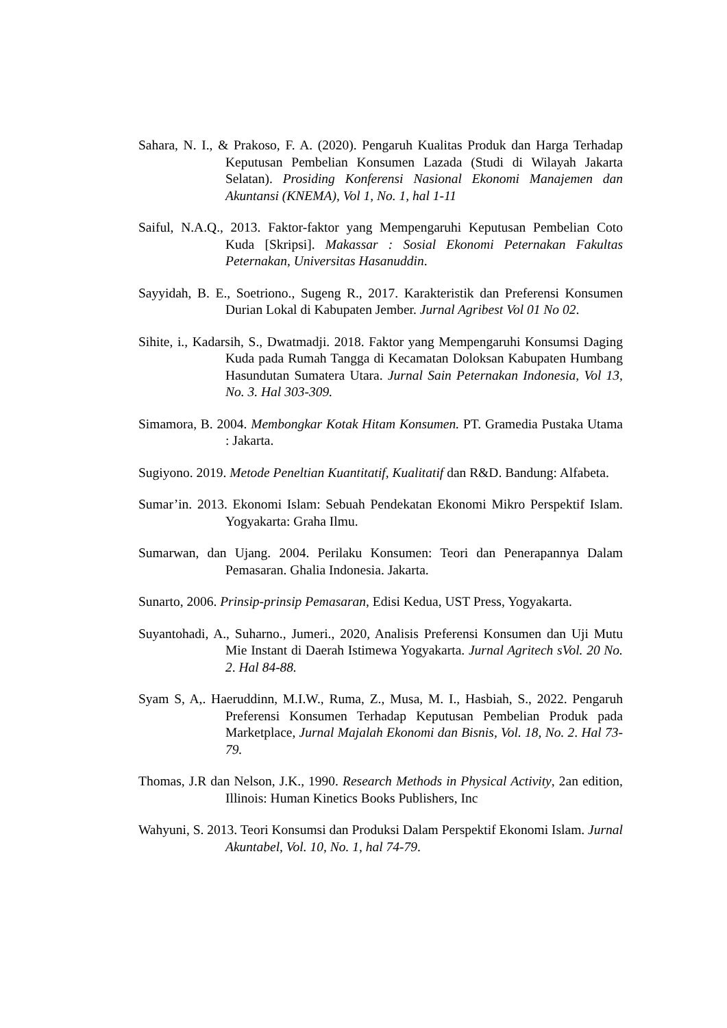Sahara, N. I., & Prakoso, F. A. (2020). Pengaruh Kualitas Produk dan Harga Terhadap Keputusan Pembelian Konsumen Lazada (Studi di Wilayah Jakarta Selatan). Prosiding Konferensi Nasional Ekonomi Manajemen dan Akuntansi (KNEMA), Vol 1, No. 1, hal 1-11
Saiful, N.A.Q., 2013. Faktor-faktor yang Mempengaruhi Keputusan Pembelian Coto Kuda [Skripsi]. Makassar : Sosial Ekonomi Peternakan Fakultas Peternakan, Universitas Hasanuddin.
Sayyidah, B. E., Soetriono., Sugeng R., 2017. Karakteristik dan Preferensi Konsumen Durian Lokal di Kabupaten Jember. Jurnal Agribest Vol 01 No 02.
Sihite, i., Kadarsih, S., Dwatmadji. 2018. Faktor yang Mempengaruhi Konsumsi Daging Kuda pada Rumah Tangga di Kecamatan Doloksan Kabupaten Humbang Hasundutan Sumatera Utara. Jurnal Sain Peternakan Indonesia, Vol 13, No. 3. Hal 303-309.
Simamora, B. 2004. Membongkar Kotak Hitam Konsumen. PT. Gramedia Pustaka Utama : Jakarta.
Sugiyono. 2019. Metode Peneltian Kuantitatif, Kualitatif dan R&D. Bandung: Alfabeta.
Sumar’in. 2013. Ekonomi Islam: Sebuah Pendekatan Ekonomi Mikro Perspektif Islam. Yogyakarta: Graha Ilmu.
Sumarwan, dan Ujang. 2004. Perilaku Konsumen: Teori dan Penerapannya Dalam Pemasaran. Ghalia Indonesia. Jakarta.
Sunarto, 2006. Prinsip-prinsip Pemasaran, Edisi Kedua, UST Press, Yogyakarta.
Suyantohadi, A., Suharno., Jumeri., 2020, Analisis Preferensi Konsumen dan Uji Mutu Mie Instant di Daerah Istimewa Yogyakarta. Jurnal Agritech sVol. 20 No. 2. Hal 84-88.
Syam S, A,. Haeruddinn, M.I.W., Ruma, Z., Musa, M. I., Hasbiah, S., 2022. Pengaruh Preferensi Konsumen Terhadap Keputusan Pembelian Produk pada Marketplace, Jurnal Majalah Ekonomi dan Bisnis, Vol. 18, No. 2. Hal 73-79.
Thomas, J.R dan Nelson, J.K., 1990. Research Methods in Physical Activity, 2an edition, Illinois: Human Kinetics Books Publishers, Inc
Wahyuni, S. 2013. Teori Konsumsi dan Produksi Dalam Perspektif Ekonomi Islam. Jurnal Akuntabel, Vol. 10, No. 1, hal 74-79.